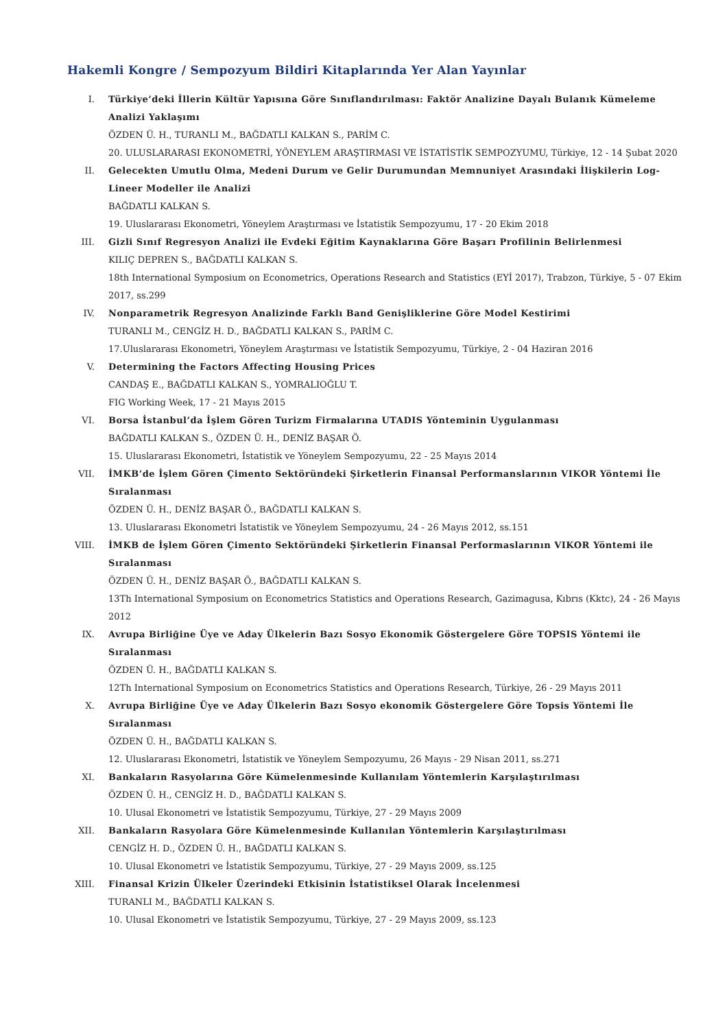Hakemli Kongre / Sempozyum Bildiri Kitaplarında Yer Alan Yayınlar
I. Türkiye’deki İllerin Kültür Yapısına Göre Sınıflandırılması: Faktör Analizine Dayalı Bulanık Kümeleme Analizi Yaklaşımı
ÖZDEN Ü. H., TURANLI M., BAĞDATLI KALKAN S., PARİM C.
20. ULUSLARARASI EKONOMETRİ, YÖNEYLEM ARAŞTIRMASI VE İSTATİSTİK SEMPOZYUMU, Türkiye, 12 - 14 Şubat 2020
II. Gelecekten Umutlu Olma, Medeni Durum ve Gelir Durumundan Memnuniyet Arasındaki İlişkilerin Log-Lineer Modeller ile Analizi
BAĞDATLI KALKAN S.
19. Uluslararası Ekonometri, Yöneylem Araştırması ve İstatistik Sempozyumu, 17 - 20 Ekim 2018
III. Gizli Sınıf Regresyon Analizi ile Evdeki Eğitim Kaynaklarına Göre Başarı Profilinin Belirlenmesi
KILIÇ DEPREN S., BAĞDATLI KALKAN S.
18th International Symposium on Econometrics, Operations Research and Statistics (EYİ 2017), Trabzon, Türkiye, 5 - 07 Ekim 2017, ss.299
IV. Nonparametrik Regresyon Analizinde Farklı Band Genişliklerine Göre Model Kestirimi
TURANLI M., CENGİZ H. D., BAĞDATLI KALKAN S., PARİM C.
17.Uluslararası Ekonometri, Yöneylem Araştırması ve İstatistik Sempozyumu, Türkiye, 2 - 04 Haziran 2016
V. Determining the Factors Affecting Housing Prices
CANDAŞ E., BAĞDATLI KALKAN S., YOMRALIOĞLU T.
FIG Working Week, 17 - 21 Mayıs 2015
VI. Borsa İstanbul’da İşlem Gören Turizm Firmalarına UTADIS Yönteminin Uygulanması
BAĞDATLI KALKAN S., ÖZDEN Ü. H., DENİZ BAŞAR Ö.
15. Uluslararası Ekonometri, İstatistik ve Yöneylem Sempozyumu, 22 - 25 Mayıs 2014
VII. İMKB’de İşlem Gören Çimento Sektöründeki Şirketlerin Finansal Performanslarının VIKOR Yöntemi İle Sıralanması
ÖZDEN Ü. H., DENİZ BAŞAR Ö., BAĞDATLI KALKAN S.
13. Uluslararası Ekonometri İstatistik ve Yöneylem Sempozyumu, 24 - 26 Mayıs 2012, ss.151
VIII. İMKB de İşlem Gören Çimento Sektöründeki Şirketlerin Finansal Performaslarının VIKOR Yöntemi ile Sıralanması
ÖZDEN Ü. H., DENİZ BAŞAR Ö., BAĞDATLI KALKAN S.
13Th International Symposium on Econometrics Statistics and Operations Research, Gazimagusa, Kıbrıs (Kktc), 24 - 26 Mayıs 2012
IX. Avrupa Birliğine Üye ve Aday Ülkelerin Bazı Sosyo Ekonomik Göstergelere Göre TOPSIS Yöntemi ile Sıralanması
ÖZDEN Ü. H., BAĞDATLI KALKAN S.
12Th International Symposium on Econometrics Statistics and Operations Research, Türkiye, 26 - 29 Mayıs 2011
X. Avrupa Birliğine Üye ve Aday Ülkelerin Bazı Sosyo ekonomik Göstergelere Göre Topsis Yöntemi İle Sıralanması
ÖZDEN Ü. H., BAĞDATLI KALKAN S.
12. Uluslararası Ekonometri, İstatistik ve Yöneylem Sempozyumu, 26 Mayıs - 29 Nisan 2011, ss.271
XI. Bankaların Rasyolarına Göre Kümelenmesinde Kullanılam Yöntemlerin Karşılaştırılması
ÖZDEN Ü. H., CENGİZ H. D., BAĞDATLI KALKAN S.
10. Ulusal Ekonometri ve İstatistik Sempozyumu, Türkiye, 27 - 29 Mayıs 2009
XII. Bankaların Rasyolara Göre Kümelenmesinde Kullanılan Yöntemlerin Karşılaştırılması
CENGİZ H. D., ÖZDEN Ü. H., BAĞDATLI KALKAN S.
10. Ulusal Ekonometri ve İstatistik Sempozyumu, Türkiye, 27 - 29 Mayıs 2009, ss.125
XIII. Finansal Krizin Ülkeler Üzerindeki Etkisinin İstatistiksel Olarak İncelenmesi
TURANLI M., BAĞDATLI KALKAN S.
10. Ulusal Ekonometri ve İstatistik Sempozyumu, Türkiye, 27 - 29 Mayıs 2009, ss.123